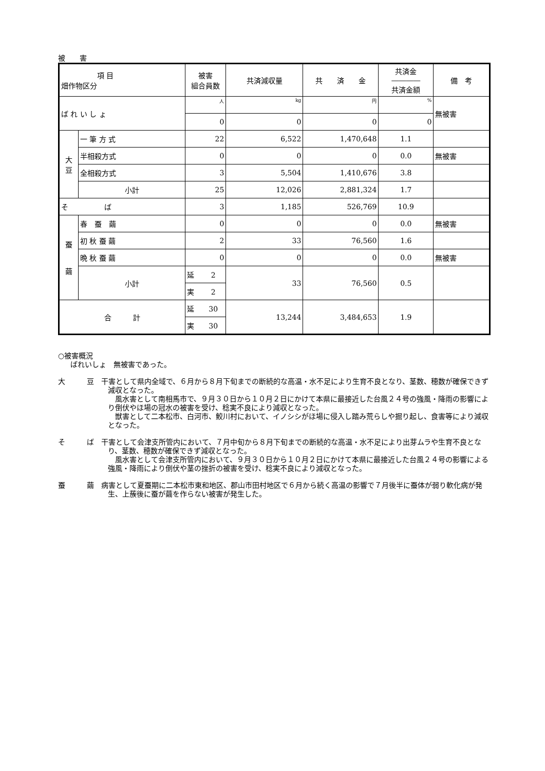被　　害
| 項 目 畑作物区分 | | 被害 組合員数 | 共済減収量 | 共 済 金 | 共済金 ―――― 共済金額 | 備 考 |
| --- | --- | --- | --- | --- | --- | --- |
| ば れ い し ょ | | 人 | kg | 円 | % | 無被害 |
| | | 0 | 0 | 0 | 0 | |
| 大 豆 | 一 筆 方 式 | 22 | 6,522 | 1,470,648 | 1.1 | |
| | 半相殺方式 | 0 | 0 | 0 | 0.0 | 無被害 |
| | 全相殺方式 | 3 | 5,504 | 1,410,676 | 3.8 | |
| | 小計 | 25 | 12,026 | 2,881,324 | 1.7 | |
| そ ば | | 3 | 1,185 | 526,769 | 10.9 | |
| 蚕 繭 | 春 蚕 繭 | 0 | 0 | 0 | 0.0 | 無被害 |
| | 初 秋 蚕 繭 | 2 | 33 | 76,560 | 1.6 | |
| | 晩 秋 蚕 繭 | 0 | 0 | 0 | 0.0 | 無被害 |
| | 小計 | 延 2 | 33 | 76,560 | 0.5 | |
| | | 実 2 | | | | |
| 合 計 | | 延 30 | 13,244 | 3,484,653 | 1.9 | |
| | | 実 30 | | | | |
○被害概況
ばれいしょ　無被害であった。
大　　　豆　干害として県内全域で、６月から８月下旬までの断続的な高温・水不足により生育不良となり、茎数、穂数が確保できず減収となった。
　風水害として南相馬市で、９月３０日から１０月２日にかけて本県に最接近した台風２４号の強風・降雨の影響により倒伏やほ場の冠水の被害を受け、稔実不良により減収となった。
　獣害として二本松市、白河市、鮫川村において、イノシシがほ場に侵入し踏み荒らしや掘り起し、食害等により減収となった。
そ　　　ば　干害として会津支所管内において、７月中旬から８月下旬までの断続的な高温・水不足により出芽ムラや生育不良となり、茎数、穂数が確保できず減収となった。
　風水害として会津支所管内において、９月３０日から１０月２日にかけて本県に最接近した台風２４号の影響による強風・降雨により倒伏や茎の挫折の被害を受け、稔実不良により減収となった。
蚕　　　繭　病害として夏蚕期に二本松市東和地区、郡山市田村地区で６月から続く高温の影響で７月後半に蚕体が弱り軟化病が発生、上蔟後に蚕が繭を作らない被害が発生した。